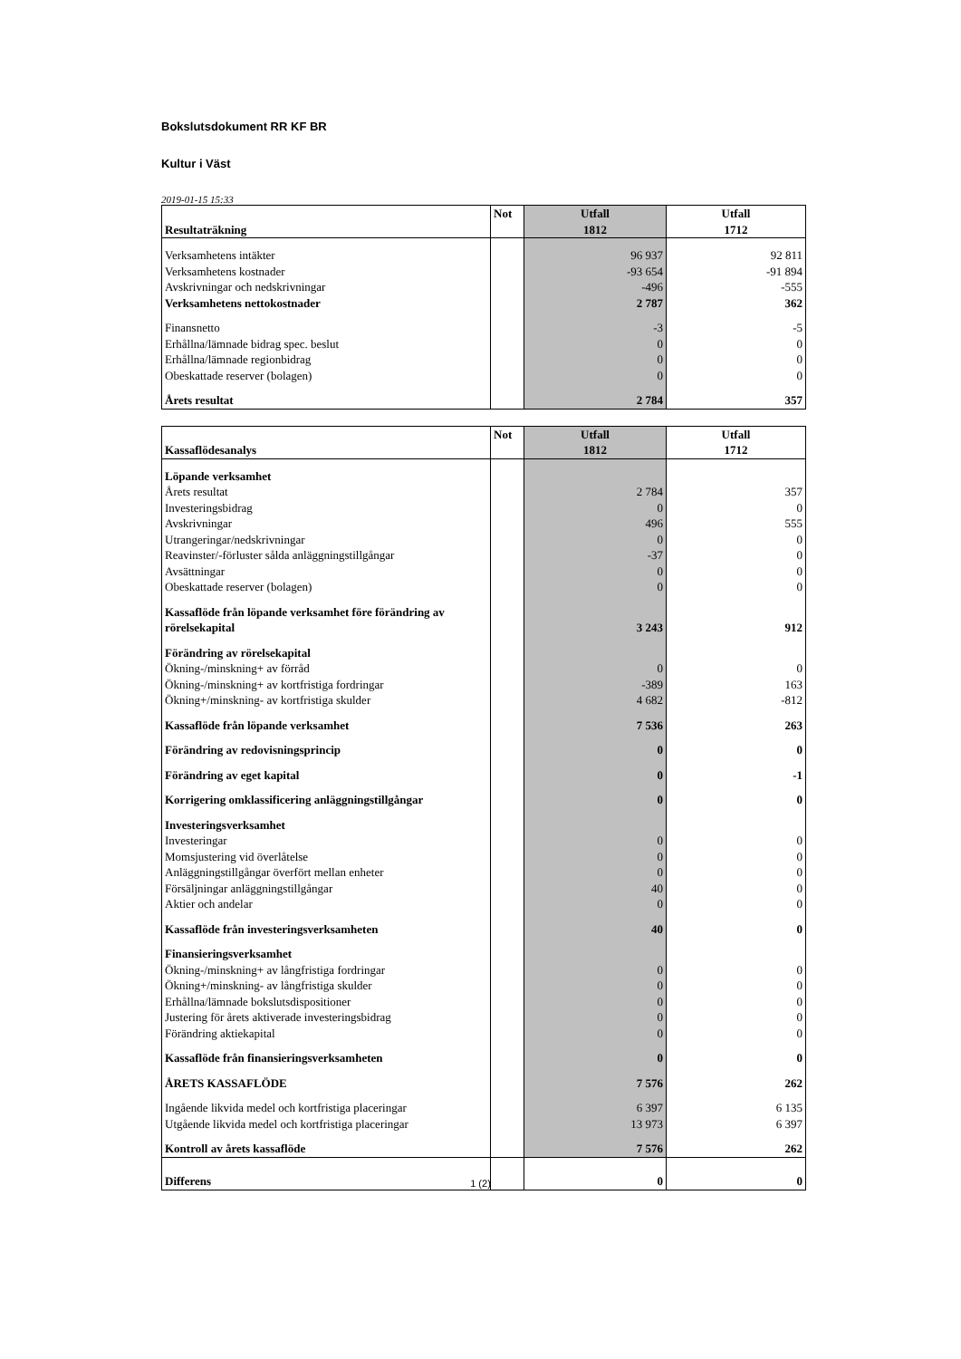Bokslutsdokument RR KF BR
Kultur i Väst
2019-01-15 15:33
| Resultaträkning | Not | Utfall 1812 | Utfall 1712 |
| --- | --- | --- | --- |
| Verksamhetens intäkter | | 96 937 | 92 811 |
| Verksamhetens kostnader | | -93 654 | -91 894 |
| Avskrivningar och nedskrivningar | | -496 | -555 |
| Verksamhetens nettokostnader | | 2 787 | 362 |
| Finansnetto | | -3 | -5 |
| Erhållna/lämnade bidrag spec. beslut | | 0 | 0 |
| Erhållna/lämnade regionbidrag | | 0 | 0 |
| Obeskattade reserver (bolagen) | | 0 | 0 |
| Årets resultat | | 2 784 | 357 |
| Kassaflödesanalys | Not | Utfall 1812 | Utfall 1712 |
| --- | --- | --- | --- |
| Löpande verksamhet | | | |
| Årets resultat | | 2 784 | 357 |
| Investeringsbidrag | | 0 | 0 |
| Avskrivningar | | 496 | 555 |
| Utrangeringar/nedskrivningar | | 0 | 0 |
| Reavinster/-förluster sålda anläggningstillgångar | | -37 | 0 |
| Avsättningar | | 0 | 0 |
| Obeskattade reserver (bolagen) | | 0 | 0 |
| Kassaflöde från löpande verksamhet före förändring av rörelsekapital | | 3 243 | 912 |
| Förändring av rörelsekapital | | | |
| Ökning-/minskning+ av förråd | | 0 | 0 |
| Ökning-/minskning+ av kortfristiga fordringar | | -389 | 163 |
| Ökning+/minskning- av kortfristiga skulder | | 4 682 | -812 |
| Kassaflöde från löpande verksamhet | | 7 536 | 263 |
| Förändring av redovisningsprincip | | 0 | 0 |
| Förändring av eget kapital | | 0 | -1 |
| Korrigering omklassificering anläggningstillgångar | | 0 | 0 |
| Investeringsverksamhet | | | |
| Investeringar | | 0 | 0 |
| Momsjustering vid överlåtelse | | 0 | 0 |
| Anläggningstillgångar överfört mellan enheter | | 0 | 0 |
| Försäljningar anläggningstillgångar | | 40 | 0 |
| Aktier och andelar | | 0 | 0 |
| Kassaflöde från investeringsverksamheten | | 40 | 0 |
| Finansieringsverksamhet | | | |
| Ökning-/minskning+ av långfristiga fordringar | | 0 | 0 |
| Ökning+/minskning- av långfristiga skulder | | 0 | 0 |
| Erhållna/lämnade bokslutsdispositioner | | 0 | 0 |
| Justering för årets aktiverade investeringsbidrag | | 0 | 0 |
| Förändring aktiekapital | | 0 | 0 |
| Kassaflöde från finansieringsverksamheten | | 0 | 0 |
| ÅRETS KASSAFLÖDE | | 7 576 | 262 |
| Ingående likvida medel och kortfristiga placeringar | | 6 397 | 6 135 |
| Utgående likvida medel och kortfristiga placeringar | | 13 973 | 6 397 |
| Kontroll av årets kassaflöde | | 7 576 | 262 |
| Differens | | 0 | 0 |
1 (2)